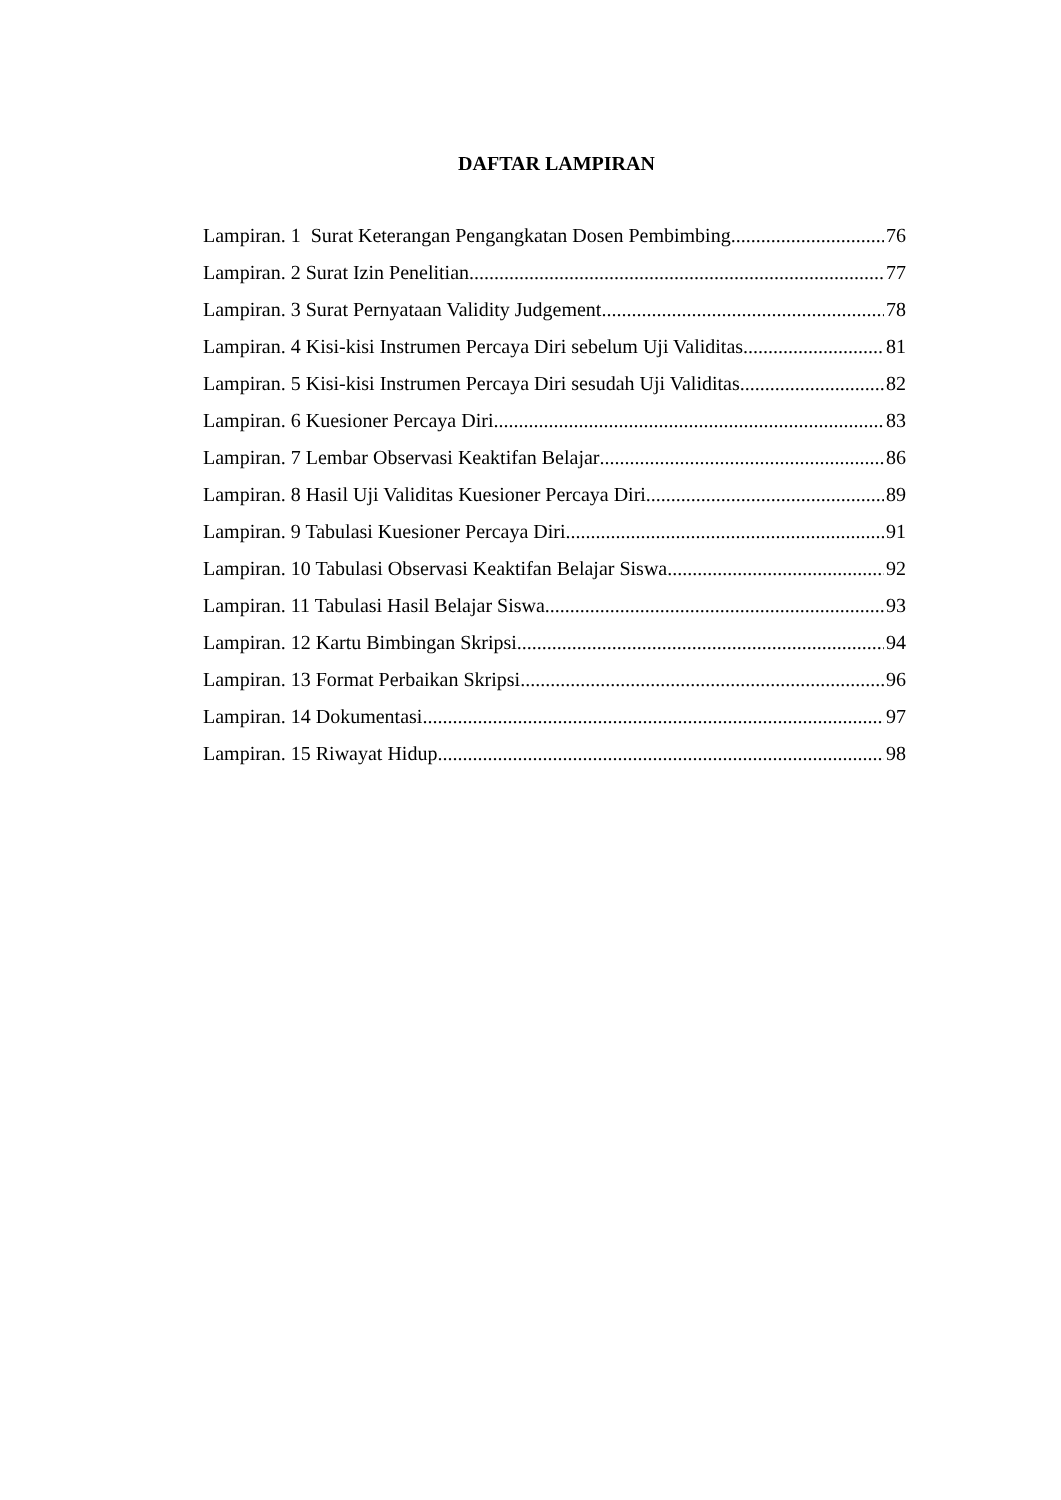DAFTAR LAMPIRAN
Lampiran. 1 Surat Keterangan Pengangkatan Dosen Pembimbing 76
Lampiran. 2 Surat Izin Penelitian 77
Lampiran. 3 Surat Pernyataan Validity Judgement 78
Lampiran. 4 Kisi-kisi Instrumen Percaya Diri sebelum Uji Validitas 81
Lampiran. 5 Kisi-kisi Instrumen Percaya Diri sesudah Uji Validitas 82
Lampiran. 6 Kuesioner Percaya Diri 83
Lampiran. 7 Lembar Observasi Keaktifan Belajar 86
Lampiran. 8 Hasil Uji Validitas Kuesioner Percaya Diri 89
Lampiran. 9 Tabulasi Kuesioner Percaya Diri 91
Lampiran. 10 Tabulasi Observasi Keaktifan Belajar Siswa 92
Lampiran. 11 Tabulasi Hasil Belajar Siswa 93
Lampiran. 12 Kartu Bimbingan Skripsi 94
Lampiran. 13 Format Perbaikan Skripsi 96
Lampiran. 14 Dokumentasi 97
Lampiran. 15 Riwayat Hidup 98